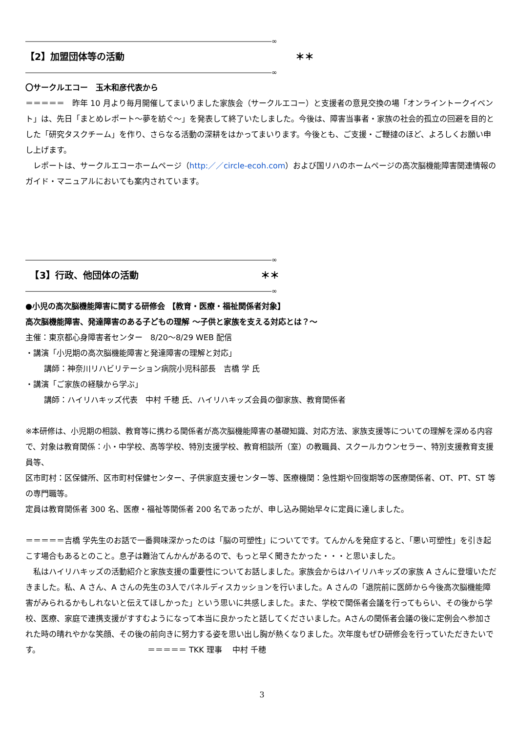――――――――――――――――――――――――――――――――――――∞
【2】加盟団体等の活動 ＊＊
――――――――――――――――――――――――――――――――――――∞
〇サークルエコー　玉木和彦代表から
＝＝＝＝＝　昨年 10 月より毎月開催してまいりました家族会（サークルエコー）と支援者の意見交換の場「オンライントークイベント」は、先日「まとめレポート～夢を紡ぐ～」を発表して終了いたしました。今後は、障害当事者・家族の社会的孤立の回避を目的とした「研究タスクチーム」を作り、さらなる活動の深耕をはかってまいります。今後とも、ご支援・ご鞭撻のほど、よろしくお願い申し上げます。
　レポートは、サークルエコーホームページ（http:／／circle-ecoh.com）および国リハのホームページの高次脳機能障害関連情報のガイド・マニュアルにおいても案内されています。
――――――――――――――――――――――――――――――――――――∞
　【3】行政、他団体の活動 ＊＊
――――――――――――――――――――――――――――――――――――∞
●小児の高次脳機能障害に関する研修会 【教育・医療・福祉関係者対象】
高次脳機能障害、発達障害のある子どもの理解 ～子供と家族を支える対応とは？～
主催：東京都心身障害者センター　8/20～8/29 WEB 配信
・講演「小児期の高次脳機能障害と発達障害の理解と対応」
講師：神奈川リハビリテーション病院小児科部長　吉橋 学 氏
・講演「ご家族の経験から学ぶ」
講師：ハイリハキッズ代表　中村 千穂 氏、ハイリハキッズ会員の御家族、教育関係者
※本研修は、小児期の相談、教育等に携わる関係者が高次脳機能障害の基礎知識、対応方法、家族支援等についての理解を深める内容で、対象は教育関係：小・中学校、高等学校、特別支援学校、教育相談所（室）の教職員、スクールカウンセラー、特別支援教育支援員等、
区市町村：区保健所、区市町村保健センター、子供家庭支援センター等、医療機関：急性期や回復期等の医療関係者、OT、PT、ST 等の専門職等。
定員は教育関係者 300 名、医療・福祉等関係者 200 名であったが、申し込み開始早々に定員に達しました。
＝＝＝＝＝吉橋 学先生のお話で一番興味深かったのは「脳の可塑性」についてです。てんかんを発症すると、「悪い可塑性」を引き起こす場合もあるとのこと。息子は難治てんかんがあるので、もっと早く聞きたかった・・・と思いました。
　私はハイリハキッズの活動紹介と家族支援の重要性についてお話しました。家族会からはハイリハキッズの家族 A さんに登壇いただきました。私、A さん、A さんの先生の3人でパネルディスカッションを行いました。A さんの「退院前に医師から今後高次脳機能障害がみられるかもしれないと伝えてほしかった」という思いに共感しました。また、学校で関係者会議を行ってもらい、その後から学校、医療、家庭で連携支援がすすむようになって本当に良かったと話してくださいました。Aさんの関係者会議の後に定例会へ参加された時の晴れやかな笑顔、その後の前向きに努力する姿を思い出し胸が熱くなりました。次年度もぜひ研修会を行っていただきたいです。 ＝＝＝＝＝ TKK 理事　 中村 千穂
3